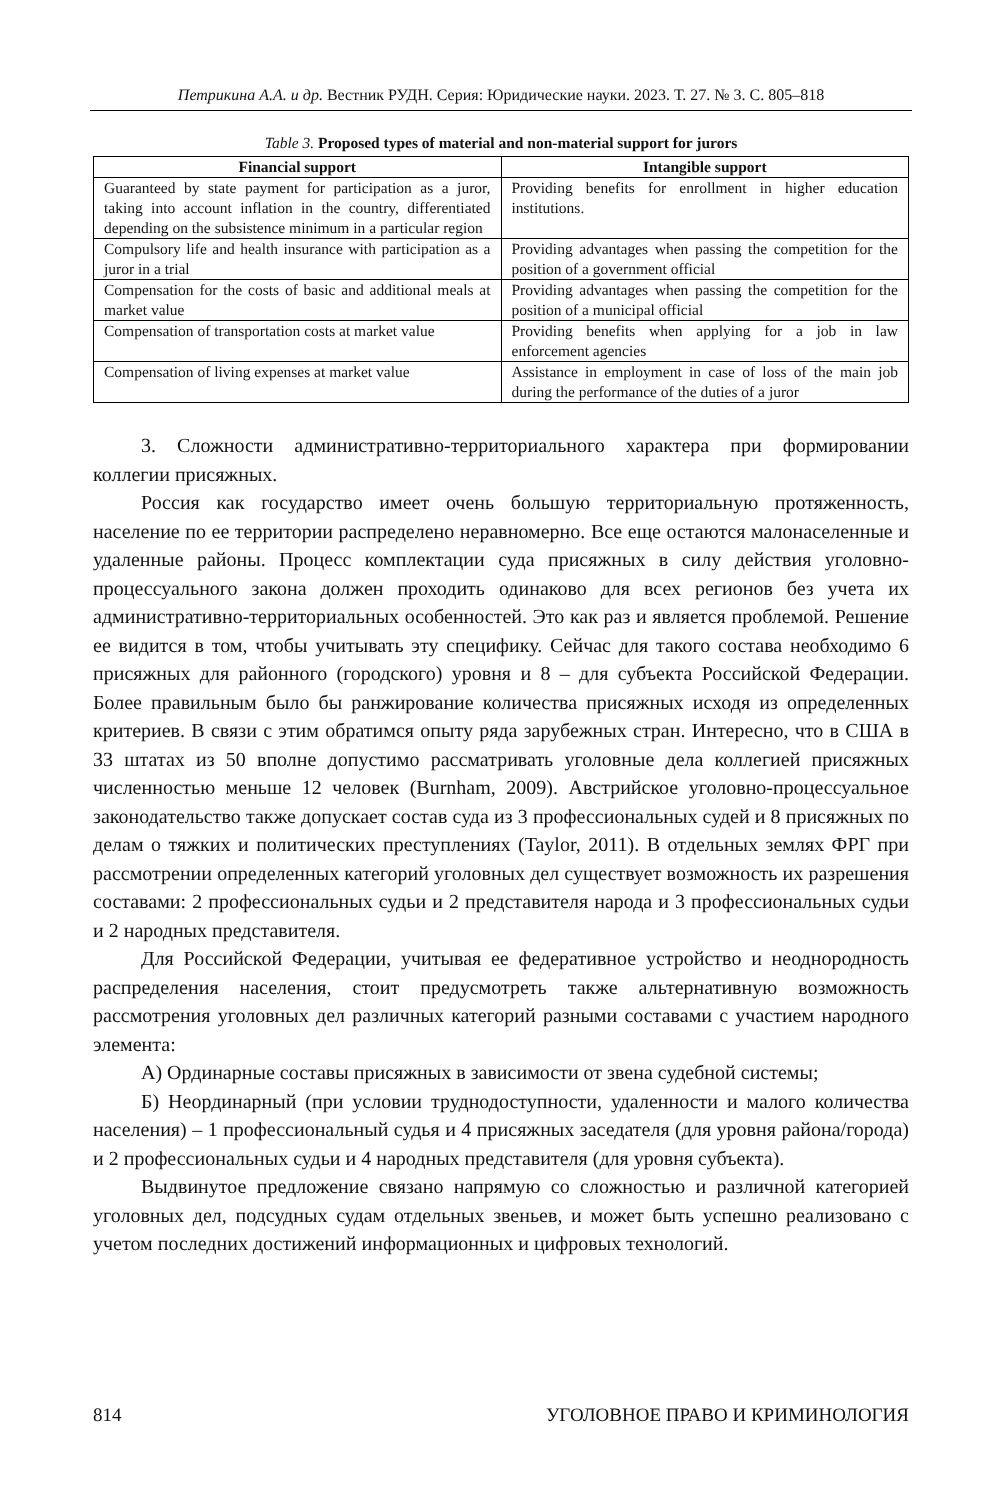Петрикина А.А. и др. Вестник РУДН. Серия: Юридические науки. 2023. Т. 27. № 3. С. 805–818
Table 3. Proposed types of material and non-material support for jurors
| Financial support | Intangible support |
| --- | --- |
| Guaranteed by state payment for participation as a juror, taking into account inflation in the country, differentiated depending on the subsistence minimum in a particular region | Providing benefits for enrollment in higher education institutions. |
| Compulsory life and health insurance with participation as a juror in a trial | Providing advantages when passing the competition for the position of a government official |
| Compensation for the costs of basic and additional meals at market value | Providing advantages when passing the competition for the position of a municipal official |
| Compensation of transportation costs at market value | Providing benefits when applying for a job in law enforcement agencies |
| Compensation of living expenses at market value | Assistance in employment in case of loss of the main job during the performance of the duties of a juror |
3. Сложности административно-территориального характера при формировании коллегии присяжных.
Россия как государство имеет очень большую территориальную протяженность, население по ее территории распределено неравномерно. Все еще остаются малонаселенные и удаленные районы. Процесс комплектации суда присяжных в силу действия уголовно-процессуального закона должен проходить одинаково для всех регионов без учета их административно-территориальных особенностей. Это как раз и является проблемой. Решение ее видится в том, чтобы учитывать эту специфику. Сейчас для такого состава необходимо 6 присяжных для районного (городского) уровня и 8 – для субъекта Российской Федерации. Более правильным было бы ранжирование количества присяжных исходя из определенных критериев. В связи с этим обратимся опыту ряда зарубежных стран. Интересно, что в США в 33 штатах из 50 вполне допустимо рассматривать уголовные дела коллегией присяжных численностью меньше 12 человек (Burnham, 2009). Австрийское уголовно-процессуальное законодательство также допускает состав суда из 3 профессиональных судей и 8 присяжных по делам о тяжких и политических преступлениях (Taylor, 2011). В отдельных землях ФРГ при рассмотрении определенных категорий уголовных дел существует возможность их разрешения составами: 2 профессиональных судьи и 2 представителя народа и 3 профессиональных судьи и 2 народных представителя.
Для Российской Федерации, учитывая ее федеративное устройство и неоднородность распределения населения, стоит предусмотреть также альтернативную возможность рассмотрения уголовных дел различных категорий разными составами с участием народного элемента:
А) Ординарные составы присяжных в зависимости от звена судебной системы;
Б) Неординарный (при условии труднодоступности, удаленности и малого количества населения) – 1 профессиональный судья и 4 присяжных заседателя (для уровня района/города) и 2 профессиональных судьи и 4 народных представителя (для уровня субъекта).
Выдвинутое предложение связано напрямую со сложностью и различной категорией уголовных дел, подсудных судам отдельных звеньев, и может быть успешно реализовано с учетом последних достижений информационных и цифровых технологий.
814 УГОЛОВНОЕ ПРАВО И КРИМИНОЛОГИЯ